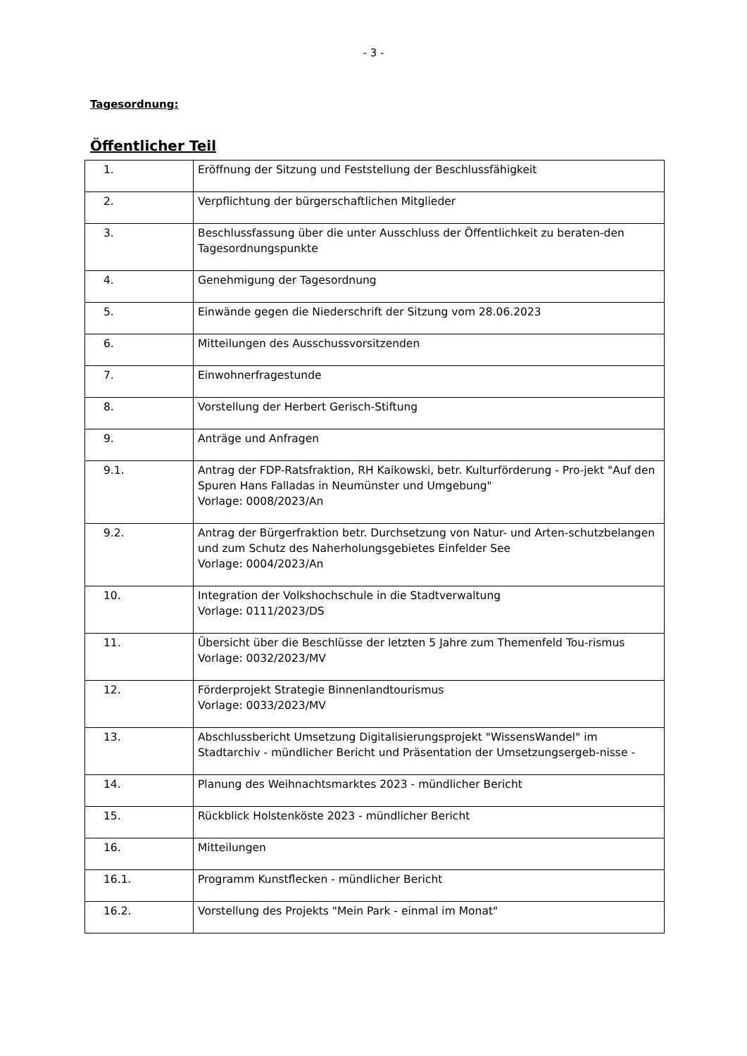- 3 -
Tagesordnung:
Öffentlicher Teil
| 1. | Eröffnung der Sitzung und Feststellung der Beschlussfähigkeit |
| 2. | Verpflichtung der bürgerschaftlichen Mitglieder |
| 3. | Beschlussfassung über die unter Ausschluss der Öffentlichkeit zu beraten-den Tagesordnungspunkte |
| 4. | Genehmigung der Tagesordnung |
| 5. | Einwände gegen die Niederschrift der Sitzung vom 28.06.2023 |
| 6. | Mitteilungen des Ausschussvorsitzenden |
| 7. | Einwohnerfragestunde |
| 8. | Vorstellung der Herbert Gerisch-Stiftung |
| 9. | Anträge und Anfragen |
| 9.1. | Antrag der FDP-Ratsfraktion, RH Kaikowski, betr. Kulturförderung - Pro-jekt "Auf den Spuren Hans Falladas in Neumünster und Umgebung" Vorlage: 0008/2023/An |
| 9.2. | Antrag der Bürgerfraktion betr. Durchsetzung von Natur- und Arten-schutzbelangen und zum Schutz des Naherholungsgebietes Einfelder See Vorlage: 0004/2023/An |
| 10. | Integration der Volkshochschule in die Stadtverwaltung Vorlage: 0111/2023/DS |
| 11. | Übersicht über die Beschlüsse der letzten 5 Jahre zum Themenfeld Tou-rismus Vorlage: 0032/2023/MV |
| 12. | Förderprojekt Strategie Binnenlandtourismus Vorlage: 0033/2023/MV |
| 13. | Abschlussbericht Umsetzung Digitalisierungsprojekt "WissensWandel" im Stadtarchiv - mündlicher Bericht und Präsentation der Umsetzungsergeb-nisse - |
| 14. | Planung des Weihnachtsmarktes 2023 - mündlicher Bericht |
| 15. | Rückblick Holstenköste 2023 - mündlicher Bericht |
| 16. | Mitteilungen |
| 16.1. | Programm Kunstflecken - mündlicher Bericht |
| 16.2. | Vorstellung des Projekts "Mein Park - einmal im Monat" |